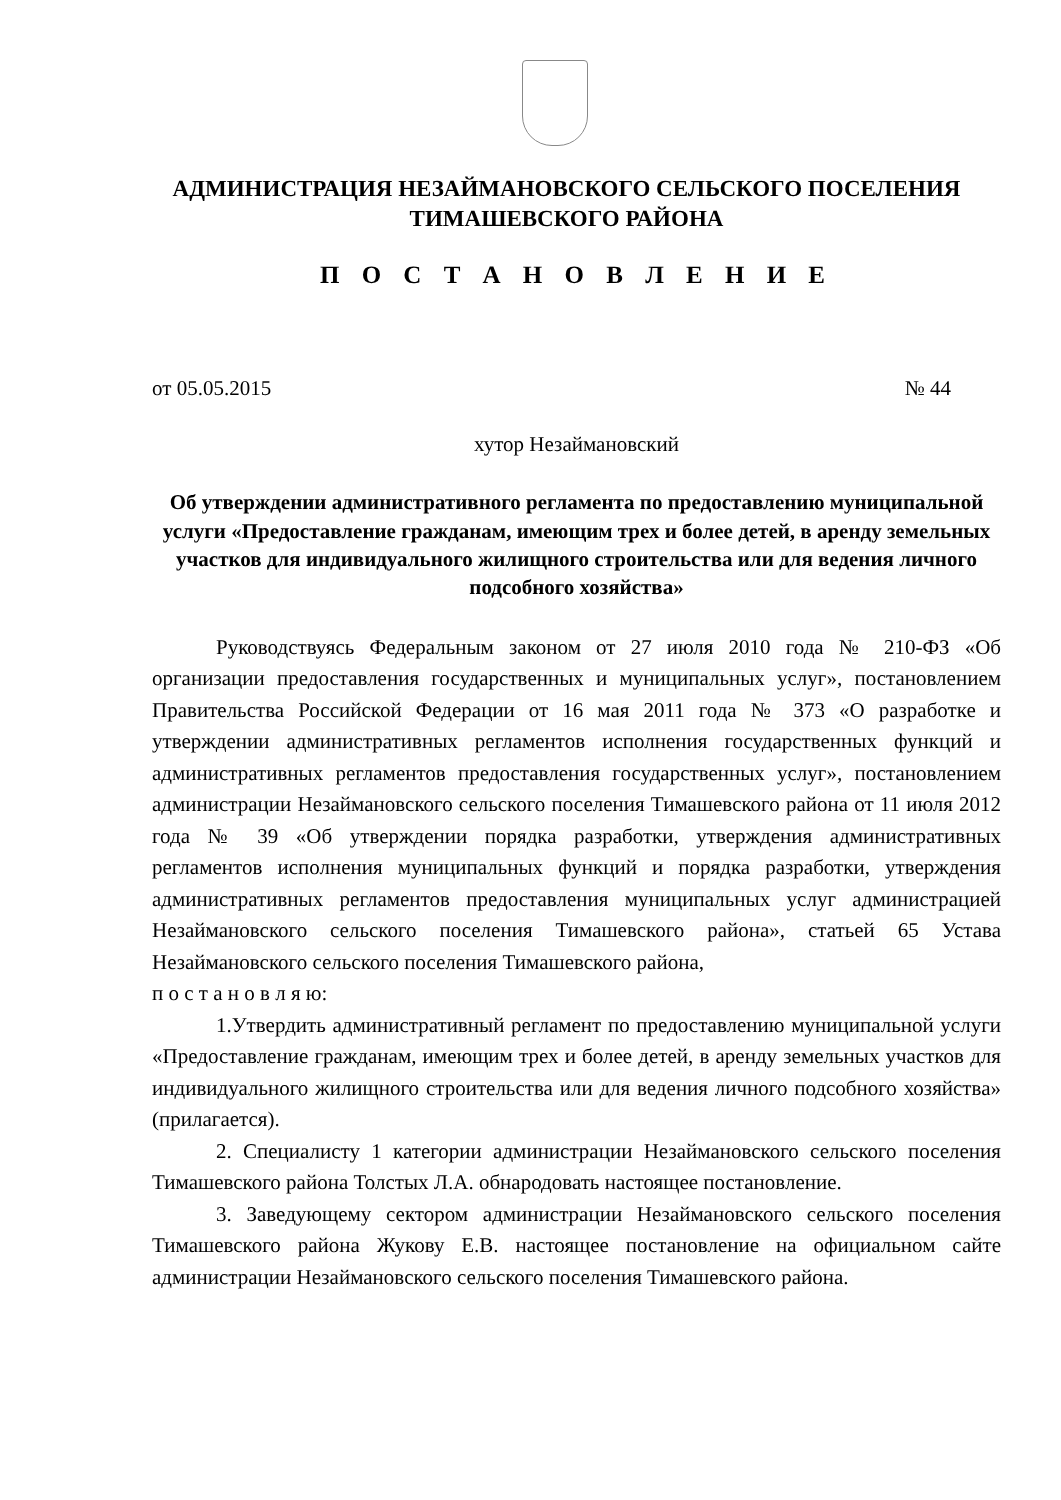АДМИНИСТРАЦИЯ НЕЗАЙМАНОВСКОГО СЕЛЬСКОГО ПОСЕЛЕНИЯ
ТИМАШЕВСКОГО РАЙОНА
П О С Т А Н О В Л Е Н И Е
от 05.05.2015 № 44
хутор Незаймановский
Об утверждении административного регламента по предоставлению муниципальной услуги «Предоставление гражданам, имеющим трех и более детей, в аренду земельных участков для индивидуального жилищного строительства или для ведения личного
подсобного хозяйства»
Руководствуясь Федеральным законом от 27 июля 2010 года № 210-ФЗ «Об организации предоставления государственных и муниципальных услуг», постановлением Правительства Российской Федерации от 16 мая 2011 года № 373 «О разработке и утверждении административных регламентов исполнения государственных функций и административных регламентов предоставления государственных услуг», постановлением администрации Незаймановского сельского поселения Тимашевского района от 11 июля 2012 года № 39 «Об утверждении порядка разработки, утверждения административных регламентов исполнения муниципальных функций и порядка разработки, утверждения административных регламентов предоставления муниципальных услуг администрацией Незаймановского сельского поселения Тимашевского района», статьей 65 Устава Незаймановского сельского поселения Тимашевского района,
п о с т а н о в л я ю:
1.Утвердить административный регламент по предоставлению муниципальной услуги «Предоставление гражданам, имеющим трех и более детей, в аренду земельных участков для индивидуального жилищного строительства или для ведения личного подсобного хозяйства» (прилагается).
2. Специалисту 1 категории администрации Незаймановского сельского поселения Тимашевского района Толстых Л.А. обнародовать настоящее постановление.
3. Заведующему сектором администрации Незаймановского сельского поселения Тимашевского района Жукову Е.В. настоящее постановление на официальном сайте администрации Незаймановского сельского поселения Тимашевского района.